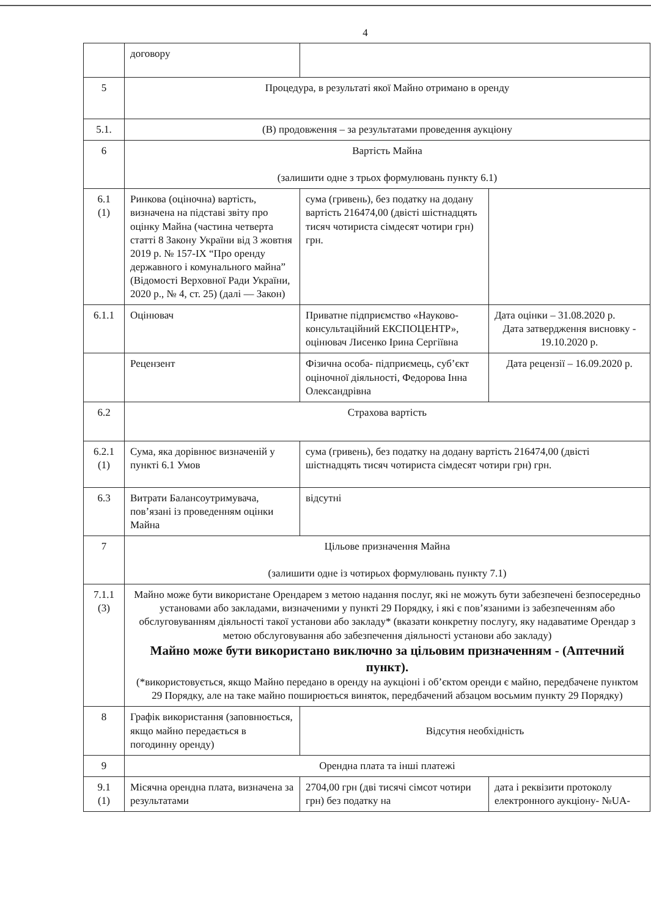4
| | договору | | |
| 5 | Процедура, в результаті якої Майно отримано в оренду | | |
| 5.1. | (В) продовження – за результатами проведення аукціону | | |
| 6 | Вартість Майна (залишити одне з трьох формулювань пункту 6.1) | | |
| 6.1 (1) | Ринкова (оціночна) вартість, визначена на підставі звіту про оцінку Майна (частина четверта статті 8 Закону України від 3 жовтня 2019 р. № 157-IX “Про оренду державного і комунального майна” (Відомості Верховної Ради України, 2020 р., № 4, ст. 25) (далі — Закон) | сума (гривень), без податку на додану вартість 216474,00 (двісті шістнадцять тисяч чотириста сімдесят чотири грн) грн. | |
| 6.1.1 | Оцінювач | Приватне підприємство «Науково-консультаційний ЕКСПОЦЕНТР», оцінювач Лисенко Ірина Сергіївна | Дата оцінки – 31.08.2020 р. Дата затвердження висновку - 19.10.2020 р. |
| | Рецензент | Фізична особа- підприємець, суб’єкт оціночної діяльності, Федорова Інна Олександрівна | Дата рецензії – 16.09.2020 р. |
| 6.2 | Страхова вартість | | |
| 6.2.1 (1) | Сума, яка дорівнює визначеній у пункті 6.1 Умов | сума (гривень), без податку на додану вартість 216474,00 (двісті шістнадцять тисяч чотириста сімдесят чотири грн) грн. | |
| 6.3 | Витрати Балансоутримувача, пов’язані із проведенням оцінки Майна | відсутні | |
| 7 | Цільове призначення Майна (залишити одне із чотирьох формулювань пункту 7.1) | | |
| 7.1.1 (3) | Майно може бути використане Орендарем з метою надання послуг, які не можуть бути забезпечені безпосередньо установами або закладами, визначеними у пункті 29 Порядку, і які є пов’язаними із забезпеченням або обслуговуванням діяльності такої установи або закладу* (вказати конкретну послугу, яку надаватиме Орендар з метою обслуговування або забезпечення діяльності установи або закладу) Майно може бути використано виключно за цільовим призначенням - (Аптечний пункт). (*використовується, якщо Майно передано в оренду на аукціоні і об’єктом оренди є майно, передбачене пунктом 29 Порядку, але на таке майно поширюється виняток, передбачений абзацом восьмим пункту 29 Порядку) | | |
| 8 | Графік використання (заповнюється, якщо майно передається в погодинну оренду) | Відсутня необхідність | |
| 9 | Орендна плата та інші платежі | | |
| 9.1 (1) | Місячна орендна плата, визначена за результатами | 2704,00 грн (дві тисячі сімсот чотири грн) без податку на | дата і реквізити протоколу електронного аукціону- №UA- |